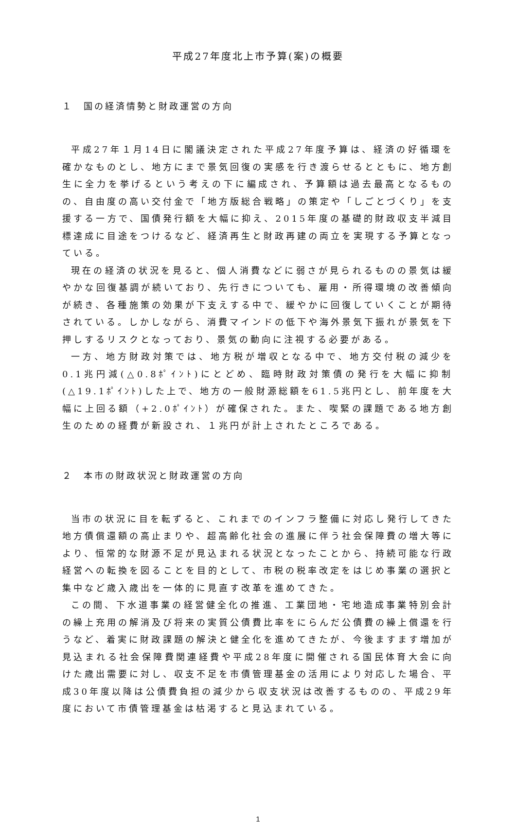平成27年度北上市予算(案)の概要
１　国の経済情勢と財政運営の方向
平成27年１月14日に閣議決定された平成27年度予算は、経済の好循環を確かなものとし、地方にまで景気回復の実感を行き渡らせるとともに、地方創生に全力を挙げるという考えの下に編成され、予算額は過去最高となるものの、自由度の高い交付金で「地方版総合戦略」の策定や「しごとづくり」を支援する一方で、国債発行額を大幅に抑え、2015年度の基礎的財政収支半減目標達成に目途をつけるなど、経済再生と財政再建の両立を実現する予算となっている。
現在の経済の状況を見ると、個人消費などに弱さが見られるものの景気は緩やかな回復基調が続いており、先行きについても、雇用・所得環境の改善傾向が続き、各種施策の効果が下支えする中で、緩やかに回復していくことが期待されている。しかしながら、消費マインドの低下や海外景気下振れが景気を下押しするリスクとなっており、景気の動向に注視する必要がある。
一方、地方財政対策では、地方税が増収となる中で、地方交付税の減少を0.1兆円減(△0.8ﾎﾟｲﾝﾄ)にとどめ、臨時財政対策債の発行を大幅に抑制(△19.1ﾎﾟｲﾝﾄ)した上で、地方の一般財源総額を61.5兆円とし、前年度を大幅に上回る額（+2.0ﾎﾟｲﾝﾄ）が確保された。また、喫緊の課題である地方創生のための経費が新設され、１兆円が計上されたところである。
２　本市の財政状況と財政運営の方向
当市の状況に目を転ずると、これまでのインフラ整備に対応し発行してきた地方債償還額の高止まりや、超高齢化社会の進展に伴う社会保障費の増大等により、恒常的な財源不足が見込まれる状況となったことから、持続可能な行政経営への転換を図ることを目的として、市税の税率改定をはじめ事業の選択と集中など歳入歳出を一体的に見直す改革を進めてきた。
この間、下水道事業の経営健全化の推進、工業団地・宅地造成事業特別会計の繰上充用の解消及び将来の実質公債費比率をにらんだ公債費の繰上償還を行うなど、着実に財政課題の解決と健全化を進めてきたが、今後ますます増加が見込まれる社会保障費関連経費や平成28年度に開催される国民体育大会に向けた歳出需要に対し、収支不足を市債管理基金の活用により対応した場合、平成30年度以降は公債費負担の減少から収支状況は改善するものの、平成29年度において市債管理基金は枯渇すると見込まれている。
1